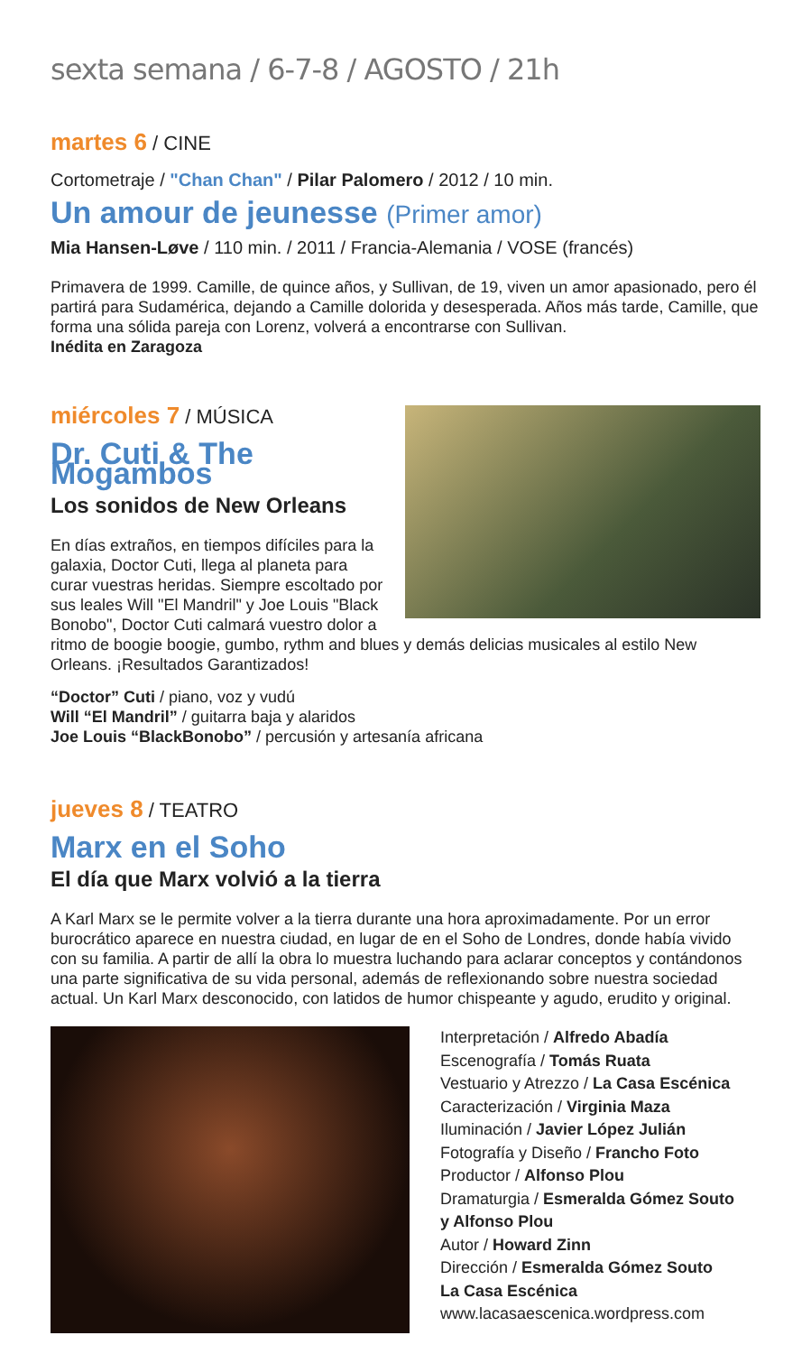sexta semana / 6-7-8 / AGOSTO / 21h
martes 6 / CINE
Cortometraje / "Chan Chan" / Pilar Palomero / 2012 / 10 min.
Un amour de jeunesse (Primer amor)
Mia Hansen-Løve / 110 min. / 2011 / Francia-Alemania / VOSE (francés)
Primavera de 1999. Camille, de quince años, y Sullivan, de 19, viven un amor apasionado, pero él partirá para Sudamérica, dejando a Camille dolorida y desesperada. Años más tarde, Camille, que forma una sólida pareja con Lorenz, volverá a encontrarse con Sullivan.
Inédita en Zaragoza
miércoles 7 / MÚSICA
Dr. Cuti & The Mogambos
Los sonidos de New Orleans
En días extraños, en tiempos difíciles para la galaxia, Doctor Cuti, llega al planeta para curar vuestras heridas. Siempre escoltado por sus leales Will "El Mandril" y Joe Louis "Black Bonobo", Doctor Cuti calmará vuestro dolor a ritmo de boogie boogie, gumbo, rythm and blues y demás delicias musicales al estilo New Orleans. ¡Resultados Garantizados!
“Doctor” Cuti / piano, voz y vudú
Will “El Mandril” / guitarra baja y alaridos
Joe Louis “BlackBonobo” / percusión y artesanía africana
jueves 8 / TEATRO
Marx en el Soho
El día que Marx volvió a la tierra
A Karl Marx se le permite volver a la tierra durante una hora aproximadamente. Por un error burocrático aparece en nuestra ciudad, en lugar de en el Soho de Londres, donde había vivido con su familia. A partir de allí la obra lo muestra luchando para aclarar conceptos y contándonos una parte significativa de su vida personal, además de reflexionando sobre nuestra sociedad actual. Un Karl Marx desconocido, con latidos de humor chispeante y agudo, erudito y original.
Interpretación / Alfredo Abadía
Escenografía / Tomás Ruata
Vestuario y Atrezzo / La Casa Escénica
Caracterización / Virginia Maza
Iluminación / Javier López Julián
Fotografía y Diseño / Francho Foto
Productor / Alfonso Plou
Dramaturgia / Esmeralda Gómez Souto
y Alfonso Plou
Autor / Howard Zinn
Dirección / Esmeralda Gómez Souto
La Casa Escénica
www.lacasaescenica.wordpress.com